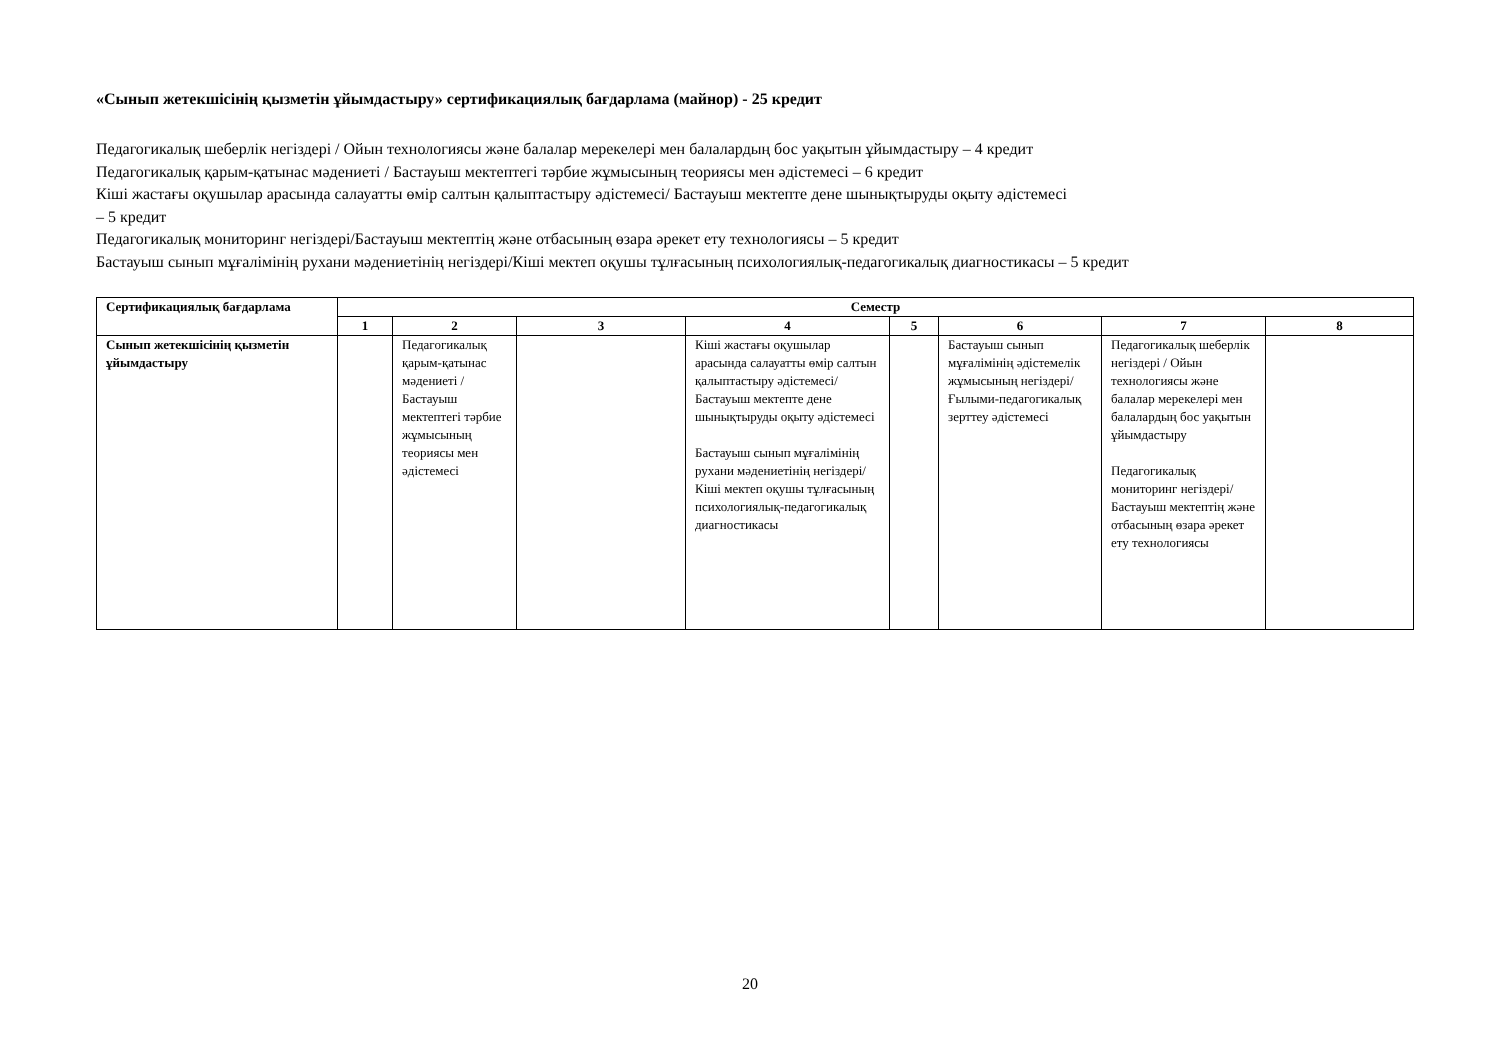«Сынып жетекшісінің қызметін ұйымдастыру» сертификациялық бағдарлама (майнор) - 25 кредит
Педагогикалық шеберлік негіздері / Ойын технологиясы және балалар мерекелері мен балалардың бос уақытын ұйымдастыру – 4 кредит
Педагогикалық қарым-қатынас мәдениеті / Бастауыш мектептегі тәрбие жұмысының теориясы мен әдістемесі – 6 кредит
Кіші жастағы оқушылар арасында салауатты өмір салтын қалыптастыру әдістемесі/ Бастауыш мектепте дене шынықтыруды оқыту әдістемесі
– 5 кредит
Педагогикалық мониторинг негіздері/Бастауыш мектептің және отбасының өзара әрекет ету технологиясы – 5 кредит
Бастауыш сынып мұғалімінің рухани мәдениетінің негіздері/Кіші мектеп оқушы тұлғасының психологиялық-педагогикалық диагностикасы – 5 кредит
| Сертификациялық бағдарлама | Семестр | | | | | | | |
| --- | --- | --- | --- | --- | --- | --- | --- | --- |
| | 1 | 2 | 3 | 4 | 5 | 6 | 7 | 8 |
| Сынып жетекшісінің қызметін ұйымдастыру | | Педагогикалық қарым-қатынас мәдениеті / Бастауыш мектептегі тәрбие жұмысының теориясы мен әдістемесі | | Кіші жастағы оқушылар арасында салауатты өмір салтын қалыптастыру әдістемесі/ Бастауыш мектепте дене шынықтыруды оқыту әдістемесі Бастауыш сынып мұғалімінің рухани мәдениетінің негіздері/Кіші мектеп оқушы тұлғасының психологиялық-педагогикалық диагностикасы | | Бастауыш сынып мұғалімінің әдістемелік жұмысының негіздері/ Ғылыми-педагогикалық зерттеу әдістемесі | Педагогикалық шеберлік негіздері / Ойын технологиясы және балалар мерекелері мен балалардың бос уақытын ұйымдастыру Педагогикалық мониторинг негіздері/Бастауыш мектептің және отбасының өзара әрекет ету технологиясы | |
20